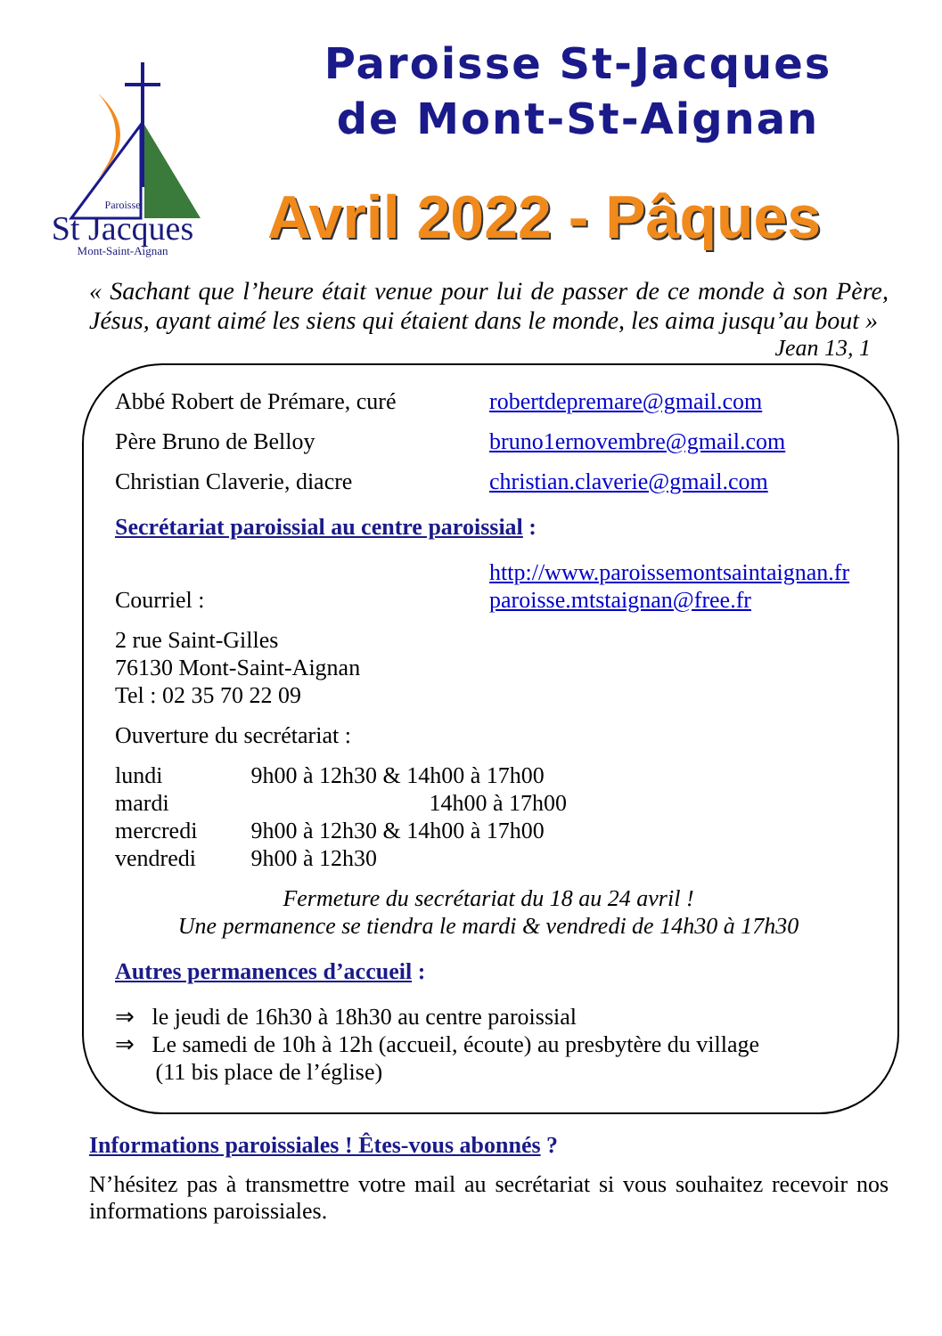Paroisse
St Jacques
Mont-Saint-Aignan
Paroisse St-Jacques
de Mont-St-Aignan
Avril 2022 - Pâques
« Sachant que l’heure était venue pour lui de passer de ce monde à son Père, Jésus, ayant aimé les siens qui étaient dans le monde, les aima jusqu’au bout »
Jean 13, 1
Abbé Robert de Prémare, curé robertdepremare@gmail.com
Père Bruno de Belloy bruno1ernovembre@gmail.com
Christian Claverie, diacre christian.claverie@gmail.com
Secrétariat paroissial au centre paroissial :
Courriel : http://www.paroissemontsaintaignan.fr
paroisse.mtstaignan@free.fr
2 rue Saint-Gilles
76130 Mont-Saint-Aignan
Tel : 02 35 70 22 09
Ouverture du secrétariat :
| lundi | 9h00 à 12h30 & 14h00 à 17h00 |
| mardi | 14h00 à 17h00 |
| mercredi | 9h00 à 12h30 & 14h00 à 17h00 |
| vendredi | 9h00 à 12h30 |
Fermeture du secrétariat du 18 au 24 avril !
Une permanence se tiendra le mardi & vendredi de 14h30 à 17h30
Autres permanences d’accueil :
⇒ le jeudi de 16h30 à 18h30 au centre paroissial
⇒ Le samedi de 10h à 12h (accueil, écoute) au presbytère du village
(11 bis place de l’église)
Informations paroissiales ! Êtes-vous abonnés ?
N’hésitez pas à transmettre votre mail au secrétariat si vous souhaitez recevoir nos informations paroissiales.